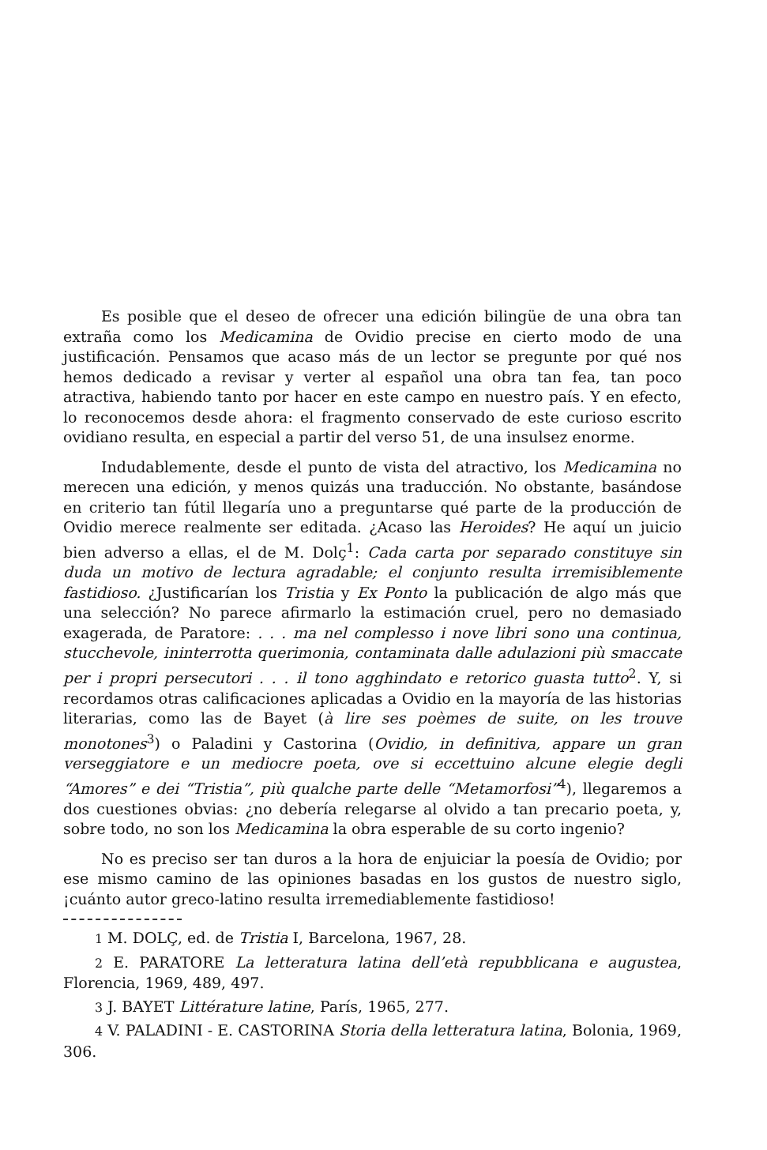Es posible que el deseo de ofrecer una edición bilingüe de una obra tan extraña como los Medicamina de Ovidio precise en cierto modo de una justificación. Pensamos que acaso más de un lector se pregunte por qué nos hemos dedicado a revisar y verter al español una obra tan fea, tan poco atractiva, habiendo tanto por hacer en este campo en nuestro país. Y en efecto, lo reconocemos desde ahora: el fragmento conservado de este curioso escrito ovidiano resulta, en especial a partir del verso 51, de una insulsez enorme.
Indudablemente, desde el punto de vista del atractivo, los Medicamina no merecen una edición, y menos quizás una traducción. No obstante, basándose en criterio tan fútil llegaría uno a preguntarse qué parte de la producción de Ovidio merece realmente ser editada. ¿Acaso las Heroides? He aquí un juicio bien adverso a ellas, el de M. Dolç<sup>1</sup>: Cada carta por separado constituye sin duda un motivo de lectura agradable; el conjunto resulta irremisiblemente fastidioso. ¿Justificarían los Tristia y Ex Ponto la publicación de algo más que una selección? No parece afirmarlo la estimación cruel, pero no demasiado exagerada, de Paratore: . . . ma nel complesso i nove libri sono una continua, stucchevole, ininterrotta querimonia, contaminata dalle adulazioni più smaccate per i propri persecutori . . . il tono agghindato e retorico guasta tutto<sup>2</sup>. Y, si recordamos otras calificaciones aplicadas a Ovidio en la mayoría de las historias literarias, como las de Bayet (à lire ses poèmes de suite, on les trouve monotones<sup>3</sup>) o Paladini y Castorina (Ovidio, in definitiva, appare un gran verseggiatore e un mediocre poeta, ove si eccettuino alcune elegie degli “Amores” e dei “Tristia”, più qualche parte delle “Metamorfosi”<sup>4</sup>), llegaremos a dos cuestiones obvias: ¿no debería relegarse al olvido a tan precario poeta, y, sobre todo, no son los Medicamina la obra esperable de su corto ingenio?
No es preciso ser tan duros a la hora de enjuiciar la poesía de Ovidio; por ese mismo camino de las opiniones basadas en los gustos de nuestro siglo, ¡cuánto autor greco-latino resulta irremediablemente fastidioso!
1 M. DOLÇ, ed. de Tristia I, Barcelona, 1967, 28.
2 E. PARATORE La letteratura latina dell’età repubblicana e augustea, Florencia, 1969, 489, 497.
3 J. BAYET Littérature latine, París, 1965, 277.
4 V. PALADINI - E. CASTORINA Storia della letteratura latina, Bolonia, 1969, 306.